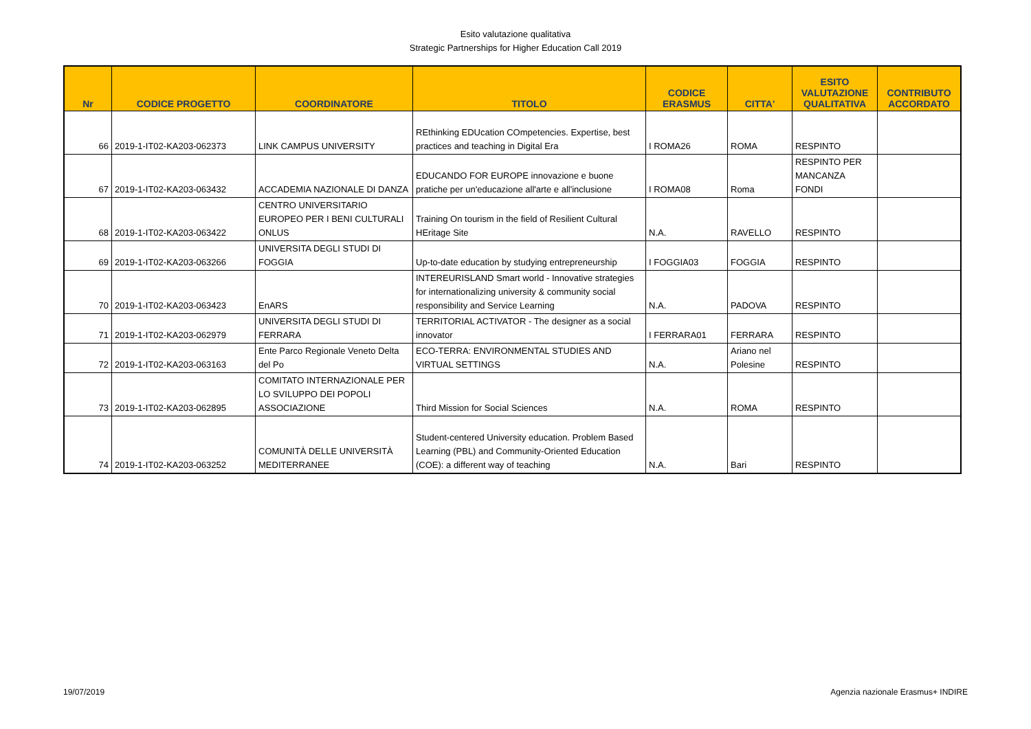Esito valutazione qualitativa
Strategic Partnerships for Higher Education Call 2019
| Nr | CODICE PROGETTO | COORDINATORE | TITOLO | CODICE ERASMUS | CITTA' | ESITO VALUTAZIONE QUALITATIVA | CONTRIBUTO ACCORDATO |
| --- | --- | --- | --- | --- | --- | --- | --- |
| 66 | 2019-1-IT02-KA203-062373 | LINK CAMPUS UNIVERSITY | REthinking EDUcation COmpetencies. Expertise, best practices and teaching in Digital Era | I ROMA26 | ROMA | RESPINTO | |
| 67 | 2019-1-IT02-KA203-063432 | ACCADEMIA NAZIONALE DI DANZA | EDUCANDO FOR EUROPE innovazione e buone pratiche per un'educazione all'arte e all'inclusione | I ROMA08 | Roma | RESPINTO PER MANCANZA FONDI | |
| 68 | 2019-1-IT02-KA203-063422 | CENTRO UNIVERSITARIO EUROPEO PER I BENI CULTURALI ONLUS | Training On tourism in the field of Resilient Cultural HEritage Site | N.A. | RAVELLO | RESPINTO | |
| 69 | 2019-1-IT02-KA203-063266 | UNIVERSITA DEGLI STUDI DI FOGGIA | Up-to-date education by studying entrepreneurship | I FOGGIA03 | FOGGIA | RESPINTO | |
| 70 | 2019-1-IT02-KA203-063423 | EnARS | INTEREURISLAND Smart world - Innovative strategies for internationalizing university & community social responsibility and Service Learning | N.A. | PADOVA | RESPINTO | |
| 71 | 2019-1-IT02-KA203-062979 | UNIVERSITA DEGLI STUDI DI FERRARA | TERRITORIAL ACTIVATOR - The designer as a social innovator | I FERRARA01 | FERRARA | RESPINTO | |
| 72 | 2019-1-IT02-KA203-063163 | Ente Parco Regionale Veneto Delta del Po | ECO-TERRA: ENVIRONMENTAL STUDIES AND VIRTUAL SETTINGS | N.A. | Ariano nel Polesine | RESPINTO | |
| 73 | 2019-1-IT02-KA203-062895 | COMITATO INTERNAZIONALE PER LO SVILUPPO DEI POPOLI ASSOCIAZIONE | Third Mission for Social Sciences | N.A. | ROMA | RESPINTO | |
| 74 | 2019-1-IT02-KA203-063252 | COMUNITÀ DELLE UNIVERSITÀ MEDITERRANEE | Student-centered University education. Problem Based Learning (PBL) and Community-Oriented Education (COE): a different way of teaching | N.A. | Bari | RESPINTO | |
19/07/2019
Agenzia nazionale Erasmus+ INDIRE